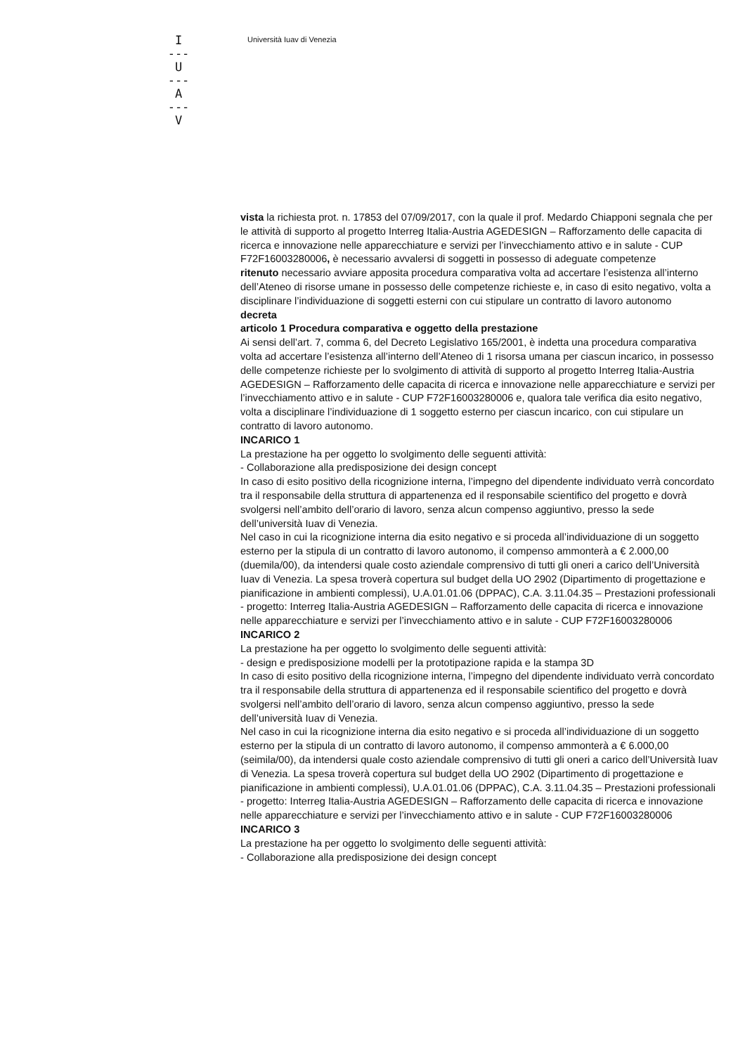I
---
U
---
A
---
V
Università Iuav di Venezia
vista la richiesta prot. n. 17853 del 07/09/2017, con la quale il prof. Medardo Chiapponi segnala che per le attività di supporto al progetto Interreg Italia-Austria AGEDESIGN – Rafforzamento delle capacita di ricerca e innovazione nelle apparecchiature e servizi per l’invecchiamento attivo e in salute - CUP F72F16003280006, è necessario avvalersi di soggetti in possesso di adeguate competenze
ritenuto necessario avviare apposita procedura comparativa volta ad accertare l’esistenza all’interno dell’Ateneo di risorse umane in possesso delle competenze richieste e, in caso di esito negativo, volta a disciplinare l’individuazione di soggetti esterni con cui stipulare un contratto di lavoro autonomo
decreta
articolo 1 Procedura comparativa e oggetto della prestazione
Ai sensi dell’art. 7, comma 6, del Decreto Legislativo 165/2001, è indetta una procedura comparativa volta ad accertare l’esistenza all’interno dell’Ateneo di 1 risorsa umana per ciascun incarico, in possesso delle competenze richieste per lo svolgimento di attività di supporto al progetto Interreg Italia-Austria AGEDESIGN – Rafforzamento delle capacita di ricerca e innovazione nelle apparecchiature e servizi per l’invecchiamento attivo e in salute - CUP F72F16003280006 e, qualora tale verifica dia esito negativo, volta a disciplinare l’individuazione di 1 soggetto esterno per ciascun incarico, con cui stipulare un contratto di lavoro autonomo.
INCARICO 1
La prestazione ha per oggetto lo svolgimento delle seguenti attività:
- Collaborazione alla predisposizione dei design concept
In caso di esito positivo della ricognizione interna, l’impegno del dipendente individuato verrà concordato tra il responsabile della struttura di appartenenza ed il responsabile scientifico del progetto e dovrà svolgersi nell’ambito dell’orario di lavoro, senza alcun compenso aggiuntivo, presso la sede dell’università Iuav di Venezia.
Nel caso in cui la ricognizione interna dia esito negativo e si proceda all’individuazione di un soggetto esterno per la stipula di un contratto di lavoro autonomo, il compenso ammonterà a € 2.000,00 (duemila/00), da intendersi quale costo aziendale comprensivo di tutti gli oneri a carico dell’Università Iuav di Venezia. La spesa troverà copertura sul budget della UO 2902 (Dipartimento di progettazione e pianificazione in ambienti complessi), U.A.01.01.06 (DPPAC), C.A. 3.11.04.35 – Prestazioni professionali - progetto: Interreg Italia-Austria AGEDESIGN – Rafforzamento delle capacita di ricerca e innovazione nelle apparecchiature e servizi per l’invecchiamento attivo e in salute - CUP F72F16003280006
INCARICO 2
La prestazione ha per oggetto lo svolgimento delle seguenti attività:
- design e predisposizione modelli per la prototipazione rapida e la stampa 3D
In caso di esito positivo della ricognizione interna, l’impegno del dipendente individuato verrà concordato tra il responsabile della struttura di appartenenza ed il responsabile scientifico del progetto e dovrà svolgersi nell’ambito dell’orario di lavoro, senza alcun compenso aggiuntivo, presso la sede dell’università Iuav di Venezia.
Nel caso in cui la ricognizione interna dia esito negativo e si proceda all’individuazione di un soggetto esterno per la stipula di un contratto di lavoro autonomo, il compenso ammonterà a € 6.000,00 (seimila/00), da intendersi quale costo aziendale comprensivo di tutti gli oneri a carico dell’Università Iuav di Venezia. La spesa troverà copertura sul budget della UO 2902 (Dipartimento di progettazione e pianificazione in ambienti complessi), U.A.01.01.06 (DPPAC), C.A. 3.11.04.35 – Prestazioni professionali - progetto: Interreg Italia-Austria AGEDESIGN – Rafforzamento delle capacita di ricerca e innovazione nelle apparecchiature e servizi per l’invecchiamento attivo e in salute - CUP F72F16003280006
INCARICO 3
La prestazione ha per oggetto lo svolgimento delle seguenti attività:
- Collaborazione alla predisposizione dei design concept